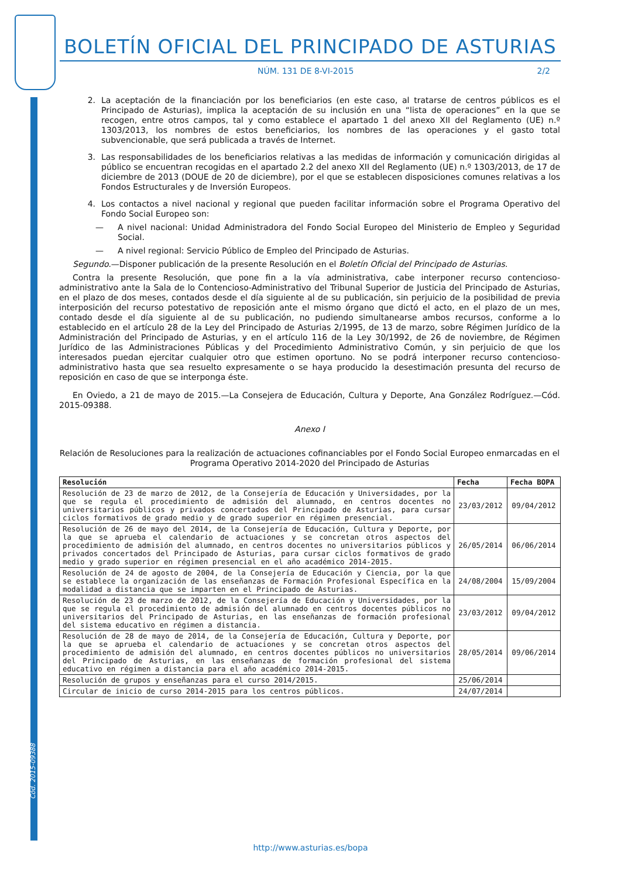Cód. 2015-09388
BOLETÍN OFICIAL DEL PRINCIPADO DE ASTURIAS
NÚM. 131 DE 8-VI-2015 2/2
2. La aceptación de la financiación por los beneficiarios (en este caso, al tratarse de centros públicos es el Principado de Asturias), implica la aceptación de su inclusión en una “lista de operaciones” en la que se recogen, entre otros campos, tal y como establece el apartado 1 del anexo XII del Reglamento (UE) n.º 1303/2013, los nombres de estos beneficiarios, los nombres de las operaciones y el gasto total subvencionable, que será publicada a través de Internet.
3. Las responsabilidades de los beneficiarios relativas a las medidas de información y comunicación dirigidas al público se encuentran recogidas en el apartado 2.2 del anexo XII del Reglamento (UE) n.º 1303/2013, de 17 de diciembre de 2013 (DOUE de 20 de diciembre), por el que se establecen disposiciones comunes relativas a los Fondos Estructurales y de Inversión Europeos.
4. Los contactos a nivel nacional y regional que pueden facilitar información sobre el Programa Operativo del Fondo Social Europeo son:
— A nivel nacional: Unidad Administradora del Fondo Social Europeo del Ministerio de Empleo y Seguridad Social.
— A nivel regional: Servicio Público de Empleo del Principado de Asturias.
Segundo.—Disponer publicación de la presente Resolución en el Boletín Oficial del Principado de Asturias.
Contra la presente Resolución, que pone fin a la vía administrativa, cabe interponer recurso contencioso-administrativo ante la Sala de lo Contencioso-Administrativo del Tribunal Superior de Justicia del Principado de Asturias, en el plazo de dos meses, contados desde el día siguiente al de su publicación, sin perjuicio de la posibilidad de previa interposición del recurso potestativo de reposición ante el mismo órgano que dictó el acto, en el plazo de un mes, contado desde el día siguiente al de su publicación, no pudiendo simultanearse ambos recursos, conforme a lo establecido en el artículo 28 de la Ley del Principado de Asturias 2/1995, de 13 de marzo, sobre Régimen Jurídico de la Administración del Principado de Asturias, y en el artículo 116 de la Ley 30/1992, de 26 de noviembre, de Régimen Jurídico de las Administraciones Públicas y del Procedimiento Administrativo Común, y sin perjuicio de que los interesados puedan ejercitar cualquier otro que estimen oportuno. No se podrá interponer recurso contencioso-administrativo hasta que sea resuelto expresamente o se haya producido la desestimación presunta del recurso de reposición en caso de que se interponga éste.
En Oviedo, a 21 de mayo de 2015.—La Consejera de Educación, Cultura y Deporte, Ana González Rodríguez.—Cód. 2015-09388.
Anexo I
Relación de Resoluciones para la realización de actuaciones cofinanciables por el Fondo Social Europeo enmarcadas en el Programa Operativo 2014-2020 del Principado de Asturias
| Resolución | Fecha | Fecha BOPA |
| --- | --- | --- |
| Resolución de 23 de marzo de 2012, de la Consejería de Educación y Universidades, por la que se regula el procedimiento de admisión del alumnado, en centros docentes no universitarios públicos y privados concertados del Principado de Asturias, para cursar ciclos formativos de grado medio y de grado superior en régimen presencial. | 23/03/2012 | 09/04/2012 |
| Resolución de 26 de mayo del 2014, de la Consejería de Educación, Cultura y Deporte, por la que se aprueba el calendario de actuaciones y se concretan otros aspectos del procedimiento de admisión del alumnado, en centros docentes no universitarios públicos y privados concertados del Principado de Asturias, para cursar ciclos formativos de grado medio y grado superior en régimen presencial en el año académico 2014-2015. | 26/05/2014 | 06/06/2014 |
| Resolución de 24 de agosto de 2004, de la Consejería de Educación y Ciencia, por la que se establece la organización de las enseñanzas de Formación Profesional Específica en la modalidad a distancia que se imparten en el Principado de Asturias. | 24/08/2004 | 15/09/2004 |
| Resolución de 23 de marzo de 2012, de la Consejería de Educación y Universidades, por la que se regula el procedimiento de admisión del alumnado en centros docentes públicos no universitarios del Principado de Asturias, en las enseñanzas de formación profesional del sistema educativo en régimen a distancia. | 23/03/2012 | 09/04/2012 |
| Resolución de 28 de mayo de 2014, de la Consejería de Educación, Cultura y Deporte, por la que se aprueba el calendario de actuaciones y se concretan otros aspectos del procedimiento de admisión del alumnado, en centros docentes públicos no universitarios del Principado de Asturias, en las enseñanzas de formación profesional del sistema educativo en régimen a distancia para el año académico 2014-2015. | 28/05/2014 | 09/06/2014 |
| Resolución de grupos y enseñanzas para el curso 2014/2015. | 25/06/2014 | |
| Circular de inicio de curso 2014-2015 para los centros públicos. | 24/07/2014 | |
http://www.asturias.es/bopa